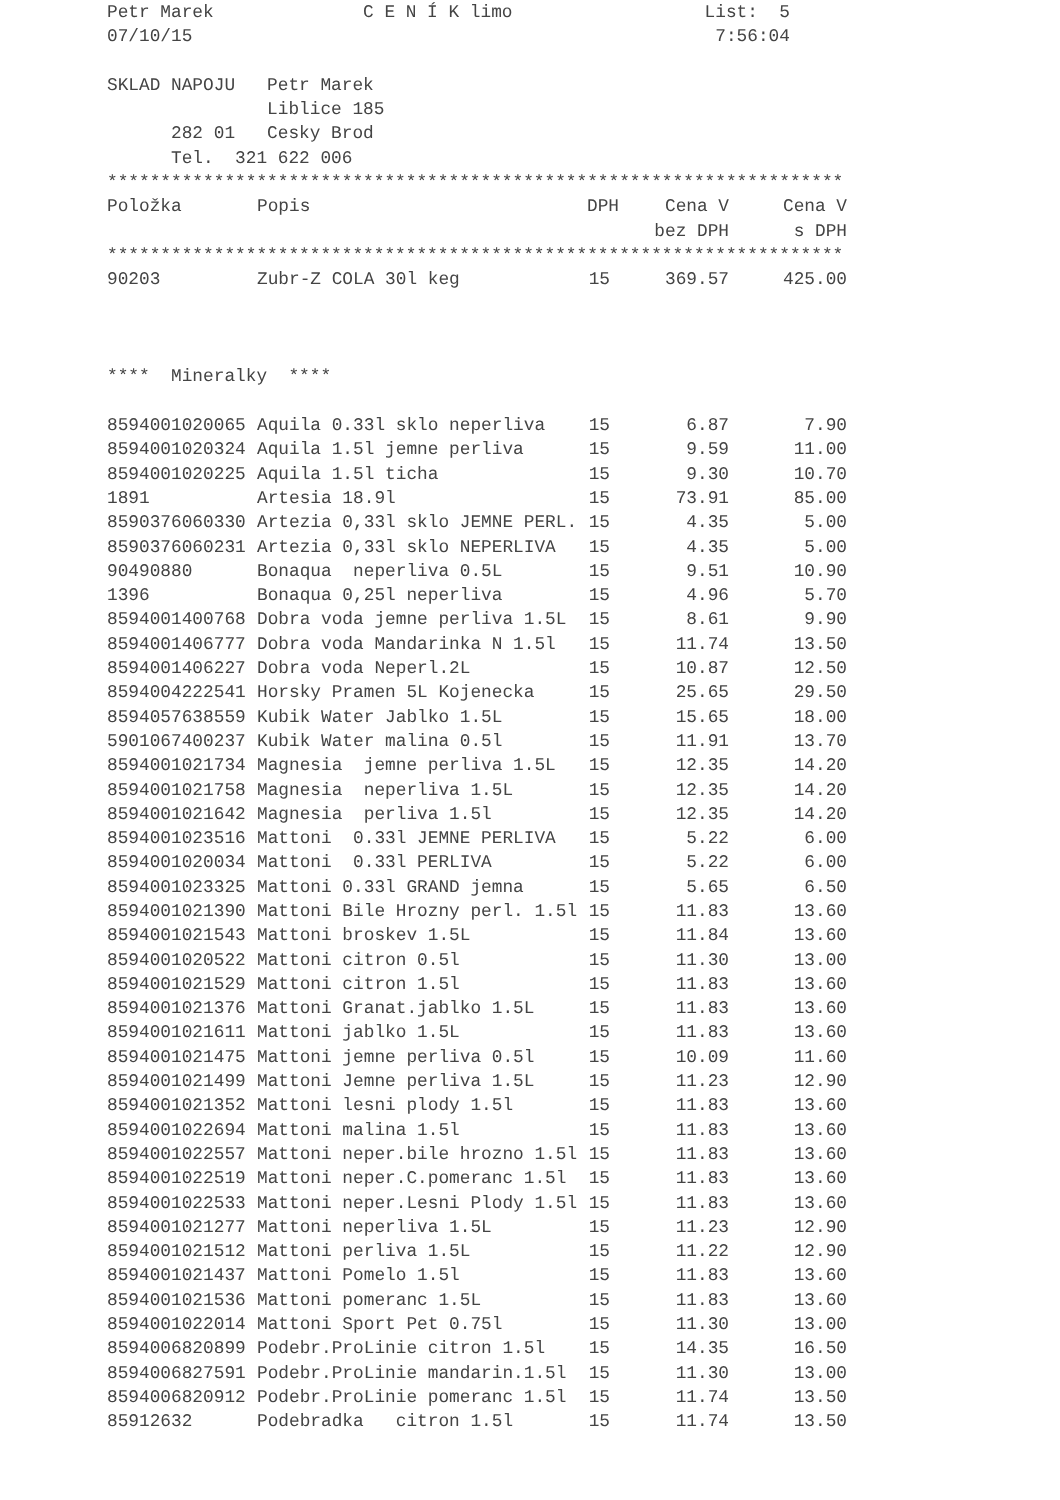Petr Marek              C E N Í K limo                  List:  5
07/10/15                                                 7:56:04

SKLAD NAPOJU   Petr Marek
               Liblice 185
      282 01   Cesky Brod
      Tel.  321 622 006
*********************************************************************
| Položka | Popis | DPH | Cena V | Cena V |
| --- | --- | --- | --- | --- |
| | | | bez DPH | s DPH |
*********************************************************************
| 90203 | Zubr-Z COLA 30l keg | 15 | 369.57 | 425.00 |
      
****  Mineralky  ****
| 8594001020065 | Aquila 0.33l sklo neperliva | 15 | 6.87 | 7.90 |
| 8594001020324 | Aquila 1.5l jemne perliva | 15 | 9.59 | 11.00 |
| 8594001020225 | Aquila 1.5l ticha | 15 | 9.30 | 10.70 |
| 1891 | Artesia 18.9l | 15 | 73.91 | 85.00 |
| 8590376060330 | Artezia 0,33l sklo JEMNE PERL. | 15 | 4.35 | 5.00 |
| 8590376060231 | Artezia 0,33l sklo NEPERLIVA | 15 | 4.35 | 5.00 |
| 90490880 | Bonaqua neperliva 0.5L | 15 | 9.51 | 10.90 |
| 1396 | Bonaqua 0,25l neperliva | 15 | 4.96 | 5.70 |
| 8594001400768 | Dobra voda jemne perliva 1.5L | 15 | 8.61 | 9.90 |
| 8594001406777 | Dobra voda Mandarinka N 1.5l | 15 | 11.74 | 13.50 |
| 8594001406227 | Dobra voda Neperl.2L | 15 | 10.87 | 12.50 |
| 8594004222541 | Horsky Pramen 5L Kojenecka | 15 | 25.65 | 29.50 |
| 8594057638559 | Kubik Water Jablko 1.5L | 15 | 15.65 | 18.00 |
| 5901067400237 | Kubik Water malina 0.5l | 15 | 11.91 | 13.70 |
| 8594001021734 | Magnesia jemne perliva 1.5L | 15 | 12.35 | 14.20 |
| 8594001021758 | Magnesia neperliva 1.5L | 15 | 12.35 | 14.20 |
| 8594001021642 | Magnesia perliva 1.5l | 15 | 12.35 | 14.20 |
| 8594001023516 | Mattoni 0.33l JEMNE PERLIVA | 15 | 5.22 | 6.00 |
| 8594001020034 | Mattoni 0.33l PERLIVA | 15 | 5.22 | 6.00 |
| 8594001023325 | Mattoni 0.33l GRAND jemna | 15 | 5.65 | 6.50 |
| 8594001021390 | Mattoni Bile Hrozny perl. 1.5l | 15 | 11.83 | 13.60 |
| 8594001021543 | Mattoni broskev 1.5L | 15 | 11.84 | 13.60 |
| 8594001020522 | Mattoni citron 0.5l | 15 | 11.30 | 13.00 |
| 8594001021529 | Mattoni citron 1.5l | 15 | 11.83 | 13.60 |
| 8594001021376 | Mattoni Granat.jablko 1.5L | 15 | 11.83 | 13.60 |
| 8594001021611 | Mattoni jablko 1.5L | 15 | 11.83 | 13.60 |
| 8594001021475 | Mattoni jemne perliva 0.5l | 15 | 10.09 | 11.60 |
| 8594001021499 | Mattoni Jemne perliva 1.5L | 15 | 11.23 | 12.90 |
| 8594001021352 | Mattoni lesni plody 1.5l | 15 | 11.83 | 13.60 |
| 8594001022694 | Mattoni malina 1.5l | 15 | 11.83 | 13.60 |
| 8594001022557 | Mattoni neper.bile hrozno 1.5l | 15 | 11.83 | 13.60 |
| 8594001022519 | Mattoni neper.C.pomeranc 1.5l | 15 | 11.83 | 13.60 |
| 8594001022533 | Mattoni neper.Lesni Plody 1.5l | 15 | 11.83 | 13.60 |
| 8594001021277 | Mattoni neperliva 1.5L | 15 | 11.23 | 12.90 |
| 8594001021512 | Mattoni perliva 1.5L | 15 | 11.22 | 12.90 |
| 8594001021437 | Mattoni Pomelo 1.5l | 15 | 11.83 | 13.60 |
| 8594001021536 | Mattoni pomeranc 1.5L | 15 | 11.83 | 13.60 |
| 8594001022014 | Mattoni Sport Pet 0.75l | 15 | 11.30 | 13.00 |
| 8594006820899 | Podebr.ProLinie citron 1.5l | 15 | 14.35 | 16.50 |
| 8594006827591 | Podebr.ProLinie mandarin.1.5l | 15 | 11.30 | 13.00 |
| 8594006820912 | Podebr.ProLinie pomeranc 1.5l | 15 | 11.74 | 13.50 |
| 85912632 | Podebradka citron 1.5l | 15 | 11.74 | 13.50 |